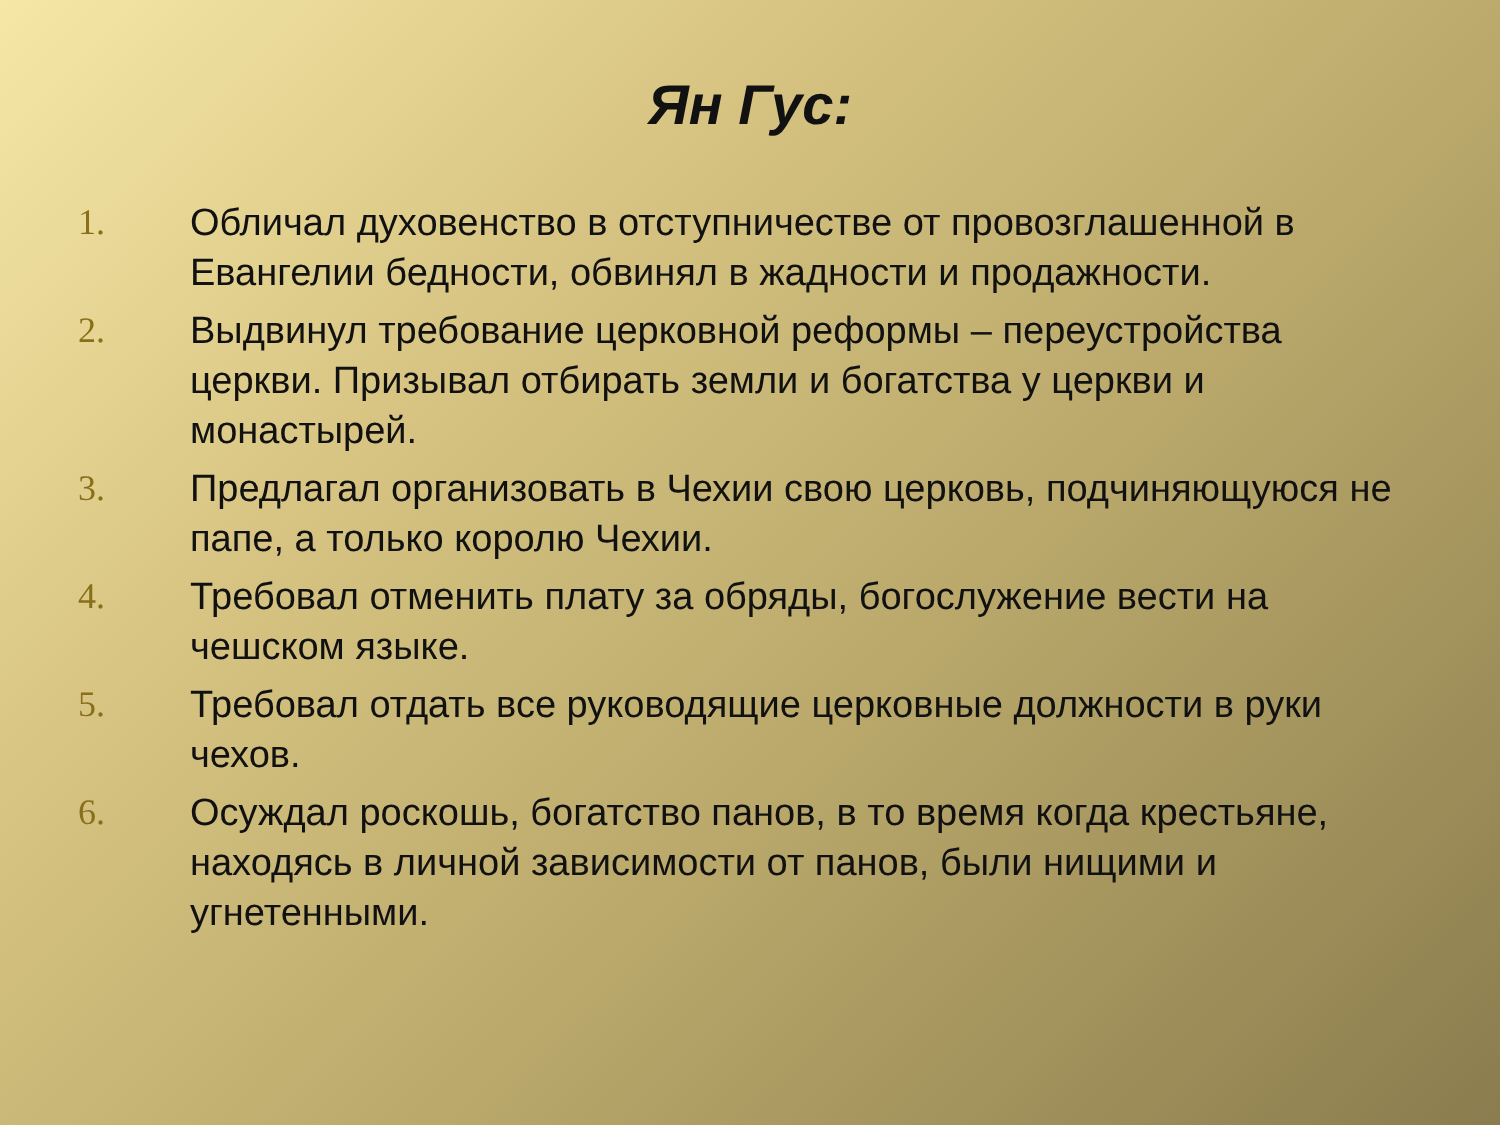Ян Гус:
1. Обличал духовенство в отступничестве от провозглашенной в Евангелии бедности, обвинял в жадности и продажности.
2. Выдвинул требование церковной реформы – переустройства церкви. Призывал отбирать земли и богатства у церкви и монастырей.
3. Предлагал организовать в Чехии свою церковь, подчиняющуюся не папе, а только королю Чехии.
4. Требовал отменить плату за обряды, богослужение вести на чешском языке.
5. Требовал отдать все руководящие церковные должности в руки чехов.
6. Осуждал роскошь, богатство панов, в то время когда крестьяне, находясь в личной зависимости от панов, были нищими и угнетенными.